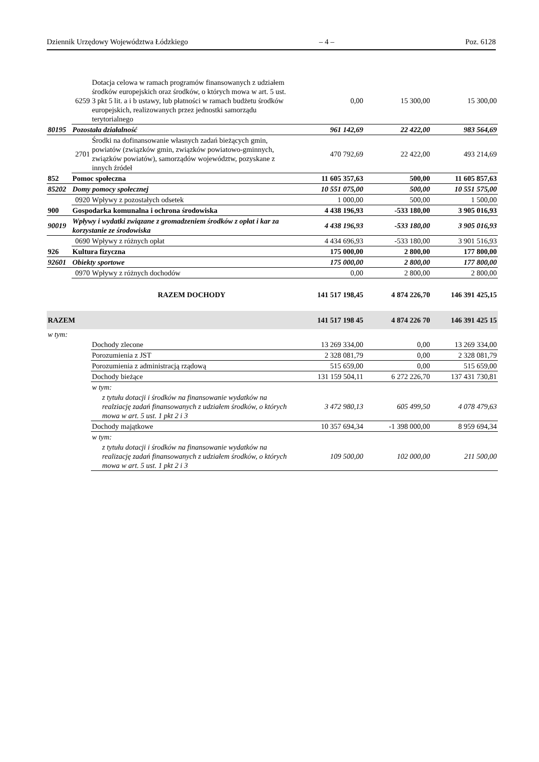Dziennik Urzędowy Województwa Łódzkiego – 4 – Poz. 6128
| | 6259 | Dotacja celowa w ramach programów finansowanych z udziałem środków europejskich oraz środków, o których mowa w art. 5 ust. 3 pkt 5 lit. a i b ustawy, lub płatności w ramach budżetu środków europejskich, realizowanych przez jednostki samorządu terytorialnego | 0,00 | 15 300,00 | 15 300,00 |
| 80195 | Pozostała działalność | | 961 142,69 | 22 422,00 | 983 564,69 |
| | 2701 | Środki na dofinansowanie własnych zadań bieżących gmin, powiatów (związków gmin, związków powiatowo-gminnych, związków powiatów), samorządów województw, pozyskane z innych źródeł | 470 792,69 | 22 422,00 | 493 214,69 |
| 852 | Pomoc społeczna | | 11 605 357,63 | 500,00 | 11 605 857,63 |
| 85202 | Domy pomocy społecznej | | 10 551 075,00 | 500,00 | 10 551 575,00 |
| | 0920 | Wpływy z pozostałych odsetek | 1 000,00 | 500,00 | 1 500,00 |
| 900 | Gospodarka komunalna i ochrona środowiska | | 4 438 196,93 | -533 180,00 | 3 905 016,93 |
| 90019 | Wpływy i wydatki związane z gromadzeniem środków z opłat i kar za korzystanie ze środowiska | | 4 438 196,93 | -533 180,00 | 3 905 016,93 |
| | 0690 | Wpływy z różnych opłat | 4 434 696,93 | -533 180,00 | 3 901 516,93 |
| 926 | Kultura fizyczna | | 175 000,00 | 2 800,00 | 177 800,00 |
| 92601 | Obiekty sportowe | | 175 000,00 | 2 800,00 | 177 800,00 |
| | 0970 | Wpływy z różnych dochodów | 0,00 | 2 800,00 | 2 800,00 |
| | | RAZEM DOCHODY | 141 517 198,45 | 4 874 226,70 | 146 391 425,15 |
| RAZEM | | | 141 517 198 45 | 4 874 226 70 | 146 391 425 15 |
| w tym: | | | | | |
| | | Dochody zlecone | 13 269 334,00 | 0,00 | 13 269 334,00 |
| | | Porozumienia z JST | 2 328 081,79 | 0,00 | 2 328 081,79 |
| | | Porozumienia z administracją rządową | 515 659,00 | 0,00 | 515 659,00 |
| | | Dochody bieżące | 131 159 504,11 | 6 272 226,70 | 137 431 730,81 |
| | | w tym: | | | |
| | | z tytułu dotacji i środków na finansowanie wydatków na realziację zadań finansowanych z udziałem środków, o których mowa w art. 5 ust. 1 pkt 2 i 3 | 3 472 980,13 | 605 499,50 | 4 078 479,63 |
| | | Dochody majątkowe | 10 357 694,34 | -1 398 000,00 | 8 959 694,34 |
| | | w tym: | | | |
| | | z tytułu dotacji i środków na finansowanie wydatków na realizację zadań finansowanych z udziałem środków, o których mowa w art. 5 ust. 1 pkt 2 i 3 | 109 500,00 | 102 000,00 | 211 500,00 |